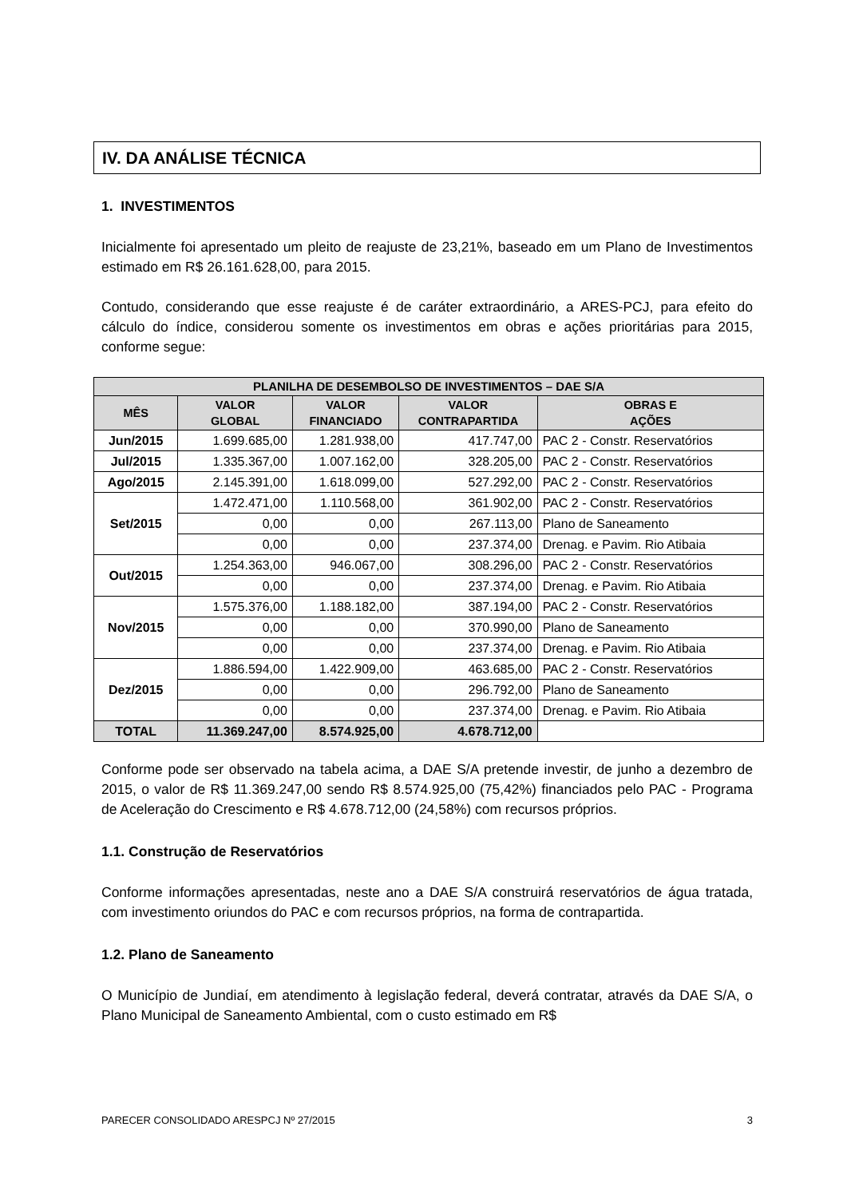IV. DA ANÁLISE TÉCNICA
1. INVESTIMENTOS
Inicialmente foi apresentado um pleito de reajuste de 23,21%, baseado em um Plano de Investimentos estimado em R$ 26.161.628,00, para 2015.
Contudo, considerando que esse reajuste é de caráter extraordinário, a ARES-PCJ, para efeito do cálculo do índice, considerou somente os investimentos em obras e ações prioritárias para 2015, conforme segue:
| PLANILHA DE DESEMBOLSO DE INVESTIMENTOS – DAE S/A | | | | |
| --- | --- | --- | --- | --- |
| MÊS | VALOR GLOBAL | VALOR FINANCIADO | VALOR CONTRAPARTIDA | OBRAS E AÇÕES |
| Jun/2015 | 1.699.685,00 | 1.281.938,00 | 417.747,00 | PAC 2 - Constr. Reservatórios |
| Jul/2015 | 1.335.367,00 | 1.007.162,00 | 328.205,00 | PAC 2 - Constr. Reservatórios |
| Ago/2015 | 2.145.391,00 | 1.618.099,00 | 527.292,00 | PAC 2 - Constr. Reservatórios |
| Set/2015 | 1.472.471,00 | 1.110.568,00 | 361.902,00 | PAC 2 - Constr. Reservatórios |
| | 0,00 | 0,00 | 267.113,00 | Plano de Saneamento |
| | 0,00 | 0,00 | 237.374,00 | Drenag. e Pavim. Rio Atibaia |
| Out/2015 | 1.254.363,00 | 946.067,00 | 308.296,00 | PAC 2 - Constr. Reservatórios |
| | 0,00 | 0,00 | 237.374,00 | Drenag. e Pavim. Rio Atibaia |
| Nov/2015 | 1.575.376,00 | 1.188.182,00 | 387.194,00 | PAC 2 - Constr. Reservatórios |
| | 0,00 | 0,00 | 370.990,00 | Plano de Saneamento |
| | 0,00 | 0,00 | 237.374,00 | Drenag. e Pavim. Rio Atibaia |
| Dez/2015 | 1.886.594,00 | 1.422.909,00 | 463.685,00 | PAC 2 - Constr. Reservatórios |
| | 0,00 | 0,00 | 296.792,00 | Plano de Saneamento |
| | 0,00 | 0,00 | 237.374,00 | Drenag. e Pavim. Rio Atibaia |
| TOTAL | 11.369.247,00 | 8.574.925,00 | 4.678.712,00 | |
Conforme pode ser observado na tabela acima, a DAE S/A pretende investir, de junho a dezembro de 2015, o valor de R$ 11.369.247,00 sendo R$ 8.574.925,00 (75,42%) financiados pelo PAC - Programa de Aceleração do Crescimento e R$ 4.678.712,00 (24,58%) com recursos próprios.
1.1. Construção de Reservatórios
Conforme informações apresentadas, neste ano a DAE S/A construirá reservatórios de água tratada, com investimento oriundos do PAC e com recursos próprios, na forma de contrapartida.
1.2. Plano de Saneamento
O Município de Jundiaí, em atendimento à legislação federal, deverá contratar, através da DAE S/A, o Plano Municipal de Saneamento Ambiental, com o custo estimado em R$
PARECER CONSOLIDADO ARESPCJ Nº 27/2015 3